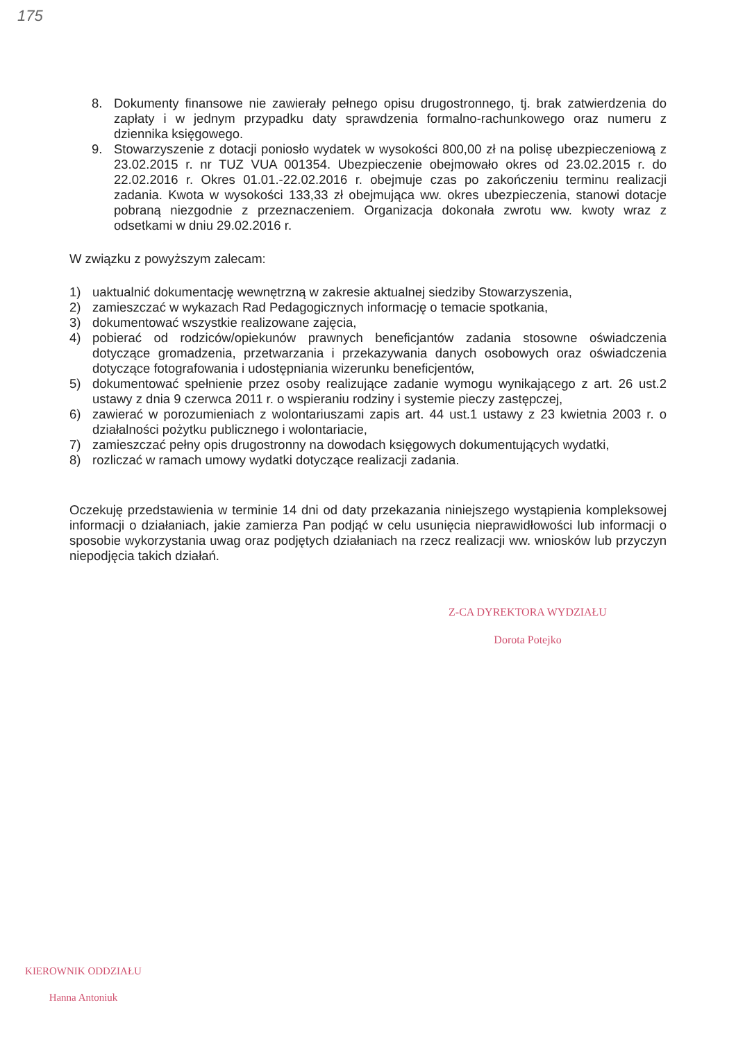175
8. Dokumenty finansowe nie zawierały pełnego opisu drugostronnego, tj. brak zatwierdzenia do zapłaty i w jednym przypadku daty sprawdzenia formalno-rachunkowego oraz numeru z dziennika księgowego.
9. Stowarzyszenie z dotacji poniosło wydatek w wysokości 800,00 zł na polisę ubezpieczeniową z 23.02.2015 r. nr TUZ VUA 001354. Ubezpieczenie obejmowało okres od 23.02.2015 r. do 22.02.2016 r. Okres 01.01.-22.02.2016 r. obejmuje czas po zakończeniu terminu realizacji zadania. Kwota w wysokości 133,33 zł obejmująca ww. okres ubezpieczenia, stanowi dotacje pobraną niezgodnie z przeznaczeniem. Organizacja dokonała zwrotu ww. kwoty wraz z odsetkami w dniu 29.02.2016 r.
W związku z powyższym zalecam:
1) uaktualnić dokumentację wewnętrzną w zakresie aktualnej siedziby Stowarzyszenia,
2) zamieszczać w wykazach Rad Pedagogicznych informację o temacie spotkania,
3) dokumentować wszystkie realizowane zajęcia,
4) pobierać od rodziców/opiekunów prawnych beneficjantów zadania stosowne oświadczenia dotyczące gromadzenia, przetwarzania i przekazywania danych osobowych oraz oświadczenia dotyczące fotografowania i udostępniania wizerunku beneficjentów,
5) dokumentować spełnienie przez osoby realizujące zadanie wymogu wynikającego z art. 26 ust.2 ustawy z dnia 9 czerwca 2011 r. o wspieraniu rodziny i systemie pieczy zastępczej,
6) zawierać w porozumieniach z wolontariuszami zapis art. 44 ust.1 ustawy z 23 kwietnia 2003 r. o działalności pożytku publicznego i wolontariacie,
7) zamieszczać pełny opis drugostronny na dowodach księgowych dokumentujących wydatki,
8) rozliczać w ramach umowy wydatki dotyczące realizacji zadania.
Oczekuję przedstawienia w terminie 14 dni od daty przekazania niniejszego wystąpienia kompleksowej informacji o działaniach, jakie zamierza Pan podjąć w celu usunięcia nieprawidłowości lub informacji o sposobie wykorzystania uwag oraz podjętych działaniach na rzecz realizacji ww. wniosków lub przyczyn niepodjęcia takich działań.
Z-CA DYREKTORA WYDZIAŁU
Dorota Potejko
KIEROWNIK ODDZIAŁU
Hanna Antoniuk